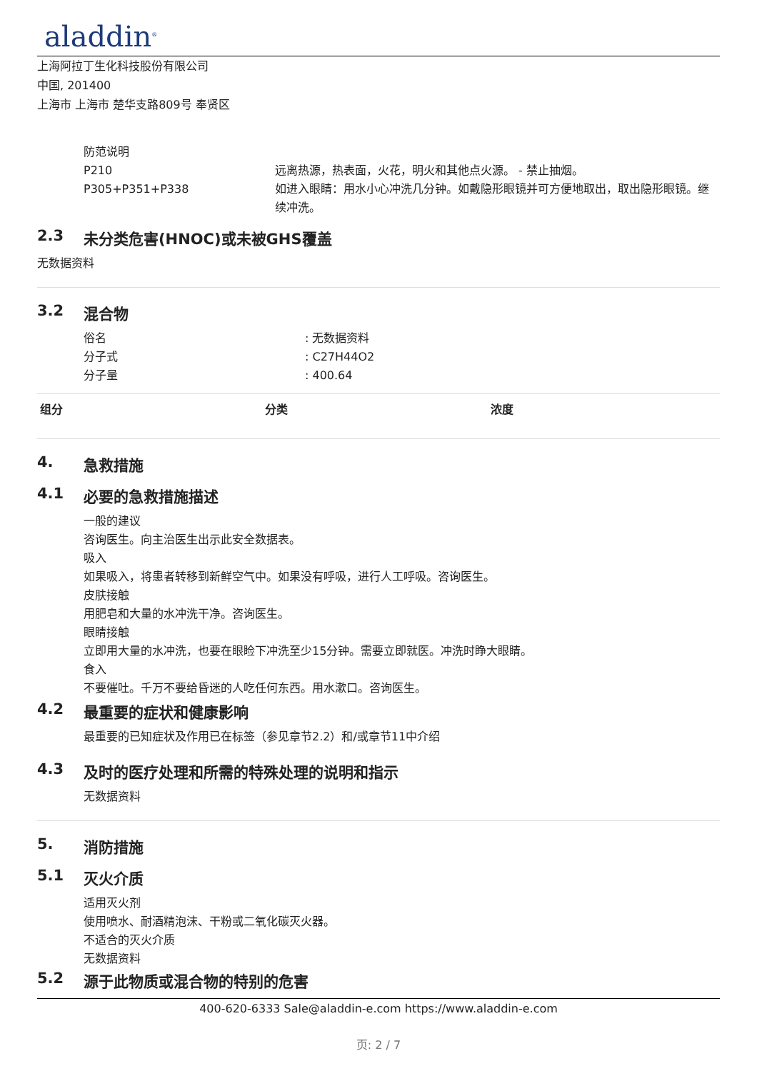aladdin<sup>®</sup>
上海阿拉丁生化科技股份有限公司
中国, 201400
上海市 上海市 楚华支路809号 奉贤区
防范说明
P210 远离热源，热表面，火花，明火和其他点火源。 - 禁止抽烟。
P305+P351+P338 如进入眼睛：用水小心冲洗几分钟。如戴隐形眼镜并可方便地取出，取出隐形眼镜。继续冲洗。
2.3 未分类危害(HNOC)或未被GHS覆盖
无数据资料
3.2 混合物
俗名 : 无数据资料
分子式 : C27H44O2
分子量 : 400.64
| 组分 | 分类 | 浓度 |
| --- | --- | --- |
4. 急救措施
4.1 必要的急救措施描述
一般的建议
咨询医生。向主治医生出示此安全数据表。
吸入
如果吸入，将患者转移到新鲜空气中。如果没有呼吸，进行人工呼吸。咨询医生。
皮肤接触
用肥皂和大量的水冲洗干净。咨询医生。
眼睛接触
立即用大量的水冲洗，也要在眼睑下冲洗至少15分钟。需要立即就医。冲洗时睁大眼睛。
食入
不要催吐。千万不要给昏迷的人吃任何东西。用水漱口。咨询医生。
4.2 最重要的症状和健康影响
最重要的已知症状及作用已在标签（参见章节2.2）和/或章节11中介绍
4.3 及时的医疗处理和所需的特殊处理的说明和指示
无数据资料
5. 消防措施
5.1 灭火介质
适用灭火剂
使用喷水、耐酒精泡沫、干粉或二氧化碳灭火器。
不适合的灭火介质
无数据资料
5.2 源于此物质或混合物的特别的危害
400-620-6333 Sale@aladdin-e.com https://www.aladdin-e.com
页: 2 / 7